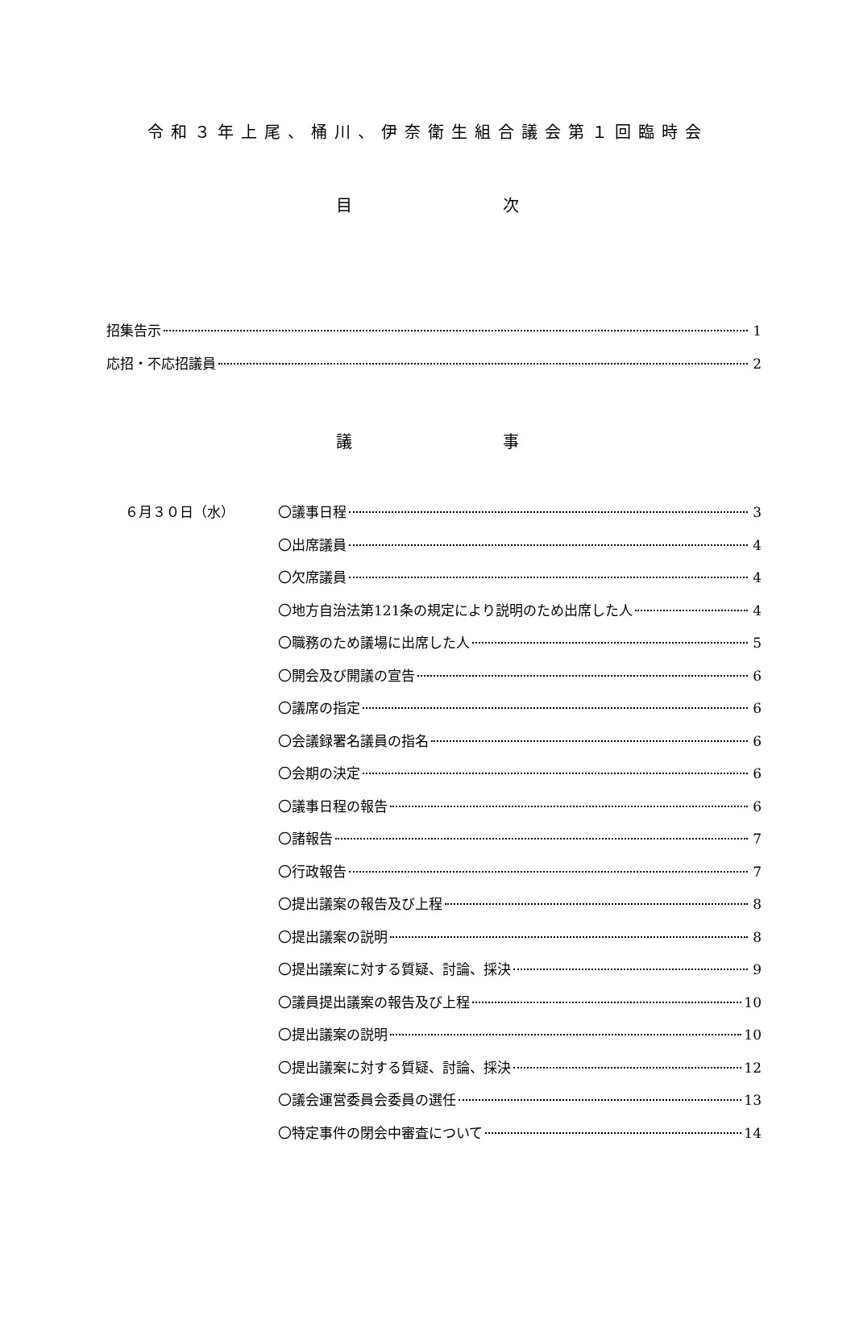令和３年上尾、桶川、伊奈衛生組合議会第１回臨時会
目 次
招集告示 1
応招・不応招議員 2
議 事
６月３０日（水）
〇議事日程 3
〇出席議員 4
〇欠席議員 4
〇地方自治法第121条の規定により説明のため出席した人 4
〇職務のため議場に出席した人 5
〇開会及び開議の宣告 6
〇議席の指定 6
〇会議録署名議員の指名 6
〇会期の決定 6
〇議事日程の報告 6
〇諸報告 7
〇行政報告 7
〇提出議案の報告及び上程 8
〇提出議案の説明 8
〇提出議案に対する質疑、討論、採決 9
〇議員提出議案の報告及び上程 10
〇提出議案の説明 10
〇提出議案に対する質疑、討論、採決 12
〇議会運営委員会委員の選任 13
〇特定事件の閉会中審査について 14